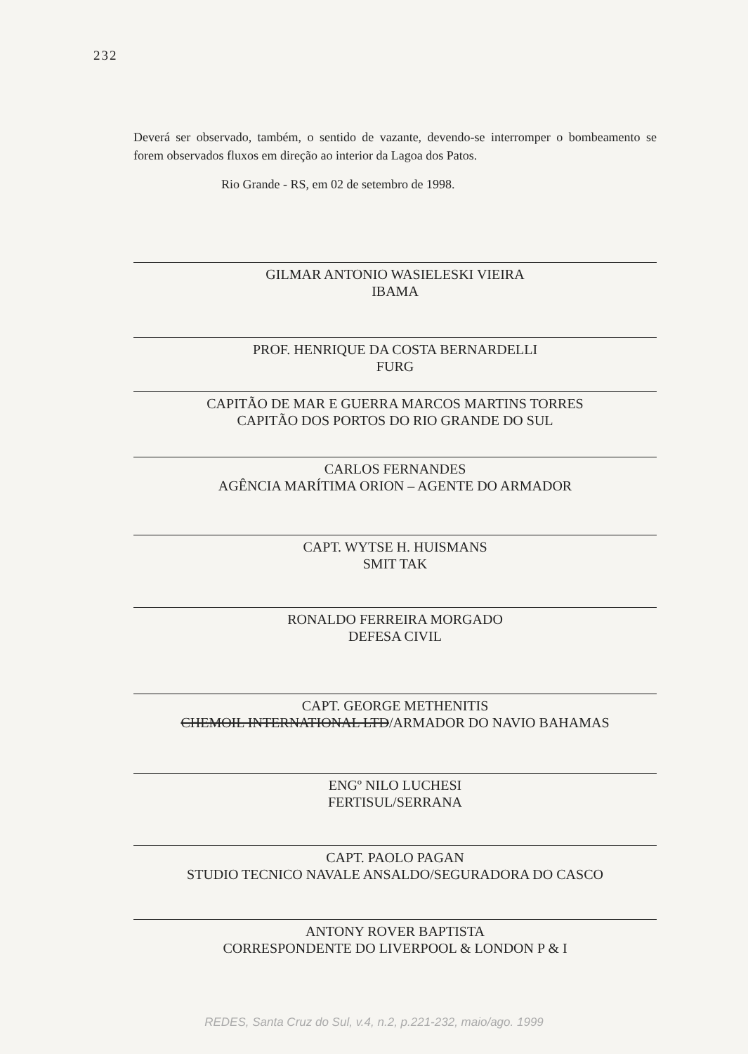232
Deverá ser observado, também, o sentido de vazante, devendo-se interromper o bombeamento se forem observados fluxos em direção ao interior da Lagoa dos Patos.
Rio Grande - RS, em 02 de setembro de 1998.
GILMAR ANTONIO WASIELESKI VIEIRA
IBAMA
PROF. HENRIQUE DA COSTA BERNARDELLI
FURG
CAPITÃO DE MAR E GUERRA MARCOS MARTINS TORRES
CAPITÃO DOS PORTOS DO RIO GRANDE DO SUL
CARLOS FERNANDES
AGÊNCIA MARÍTIMA ORION – AGENTE DO ARMADOR
CAPT. WYTSE H. HUISMANS
SMIT TAK
RONALDO FERREIRA MORGADO
DEFESA CIVIL
CAPT. GEORGE METHENITIS
CHEMOIL INTERNATIONAL LTD/ARMADOR DO NAVIO BAHAMAS
ENGº NILO LUCHESI
FERTISUL/SERRANA
CAPT. PAOLO PAGAN
STUDIO TECNICO NAVALE ANSALDO/SEGURADORA DO CASCO
ANTONY ROVER BAPTISTA
CORRESPONDENTE DO LIVERPOOL & LONDON P & I
REDES, Santa Cruz do Sul, v.4, n.2, p.221-232, maio/ago. 1999